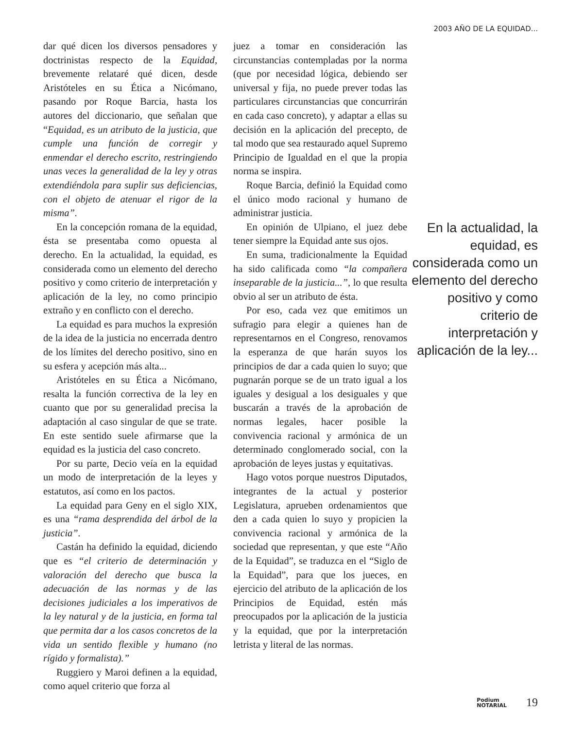2003 AÑO DE LA EQUIDAD...
dar qué dicen los diversos pensadores y doctrinistas respecto de la Equidad, brevemente relataré qué dicen, desde Aristóteles en su Ética a Nicómano, pasando por Roque Barcia, hasta los autores del diccionario, que señalan que “Equidad, es un atributo de la justicia, que cumple una función de corregir y enmendar el derecho escrito, restringiendo unas veces la generalidad de la ley y otras extendiéndola para suplir sus deficiencias, con el objeto de atenuar el rigor de la misma”.
En la concepción romana de la equidad, ésta se presentaba como opuesta al derecho. En la actualidad, la equidad, es considerada como un elemento del derecho positivo y como criterio de interpretación y aplicación de la ley, no como principio extraño y en conflicto con el derecho.
La equidad es para muchos la expresión de la idea de la justicia no encerrada dentro de los límites del derecho positivo, sino en su esfera y acepción más alta...
Aristóteles en su Ética a Nicómano, resalta la función correctiva de la ley en cuanto que por su generalidad precisa la adaptación al caso singular de que se trate. En este sentido suele afirmarse que la equidad es la justicia del caso concreto.
Por su parte, Decio veía en la equidad un modo de interpretación de la leyes y estatutos, así como en los pactos.
La equidad para Geny en el siglo XIX, es una “rama desprendida del árbol de la justicia”.
Castán ha definido la equidad, diciendo que es “el criterio de determinación y valoración del derecho que busca la adecuación de las normas y de las decisiones judiciales a los imperativos de la ley natural y de la justicia, en forma tal que permita dar a los casos concretos de la vida un sentido flexible y humano (no rígido y formalista).”
Ruggiero y Maroi definen a la equidad, como aquel criterio que forza al
juez a tomar en consideración las circunstancias contempladas por la norma (que por necesidad lógica, debiendo ser universal y fija, no puede prever todas las particulares circunstancias que concurrirán en cada caso concreto), y adaptar a ellas su decisión en la aplicación del precepto, de tal modo que sea restaurado aquel Supremo Principio de Igualdad en el que la propia norma se inspira.
Roque Barcia, definió la Equidad como el único modo racional y humano de administrar justicia.
En opinión de Ulpiano, el juez debe tener siempre la Equidad ante sus ojos.
En suma, tradicionalmente la Equidad ha sido calificada como “la compañera inseparable de la justicia...”, lo que resulta obvio al ser un atributo de ésta.
Por eso, cada vez que emitimos un sufragio para elegir a quienes han de representarnos en el Congreso, renovamos la esperanza de que harán suyos los principios de dar a cada quien lo suyo; que pugnarán porque se de un trato igual a los iguales y desigual a los desiguales y que buscarán a través de la aprobación de normas legales, hacer posible la convivencia racional y armónica de un determinado conglomerado social, con la aprobación de leyes justas y equitativas.
Hago votos porque nuestros Diputados, integrantes de la actual y posterior Legislatura, aprueben ordenamientos que den a cada quien lo suyo y propicien la convivencia racional y armónica de la sociedad que representan, y que este “Año de la Equidad”, se traduzca en el “Siglo de la Equidad”, para que los jueces, en ejercicio del atributo de la aplicación de los Principios de Equidad, estén más preocupados por la aplicación de la justicia y la equidad, que por la interpretación letrista y literal de las normas.
En la actualidad, la equidad, es considerada como un elemento del derecho positivo y como criterio de interpretación y aplicación de la ley...
Podium
NOTARIAL
19